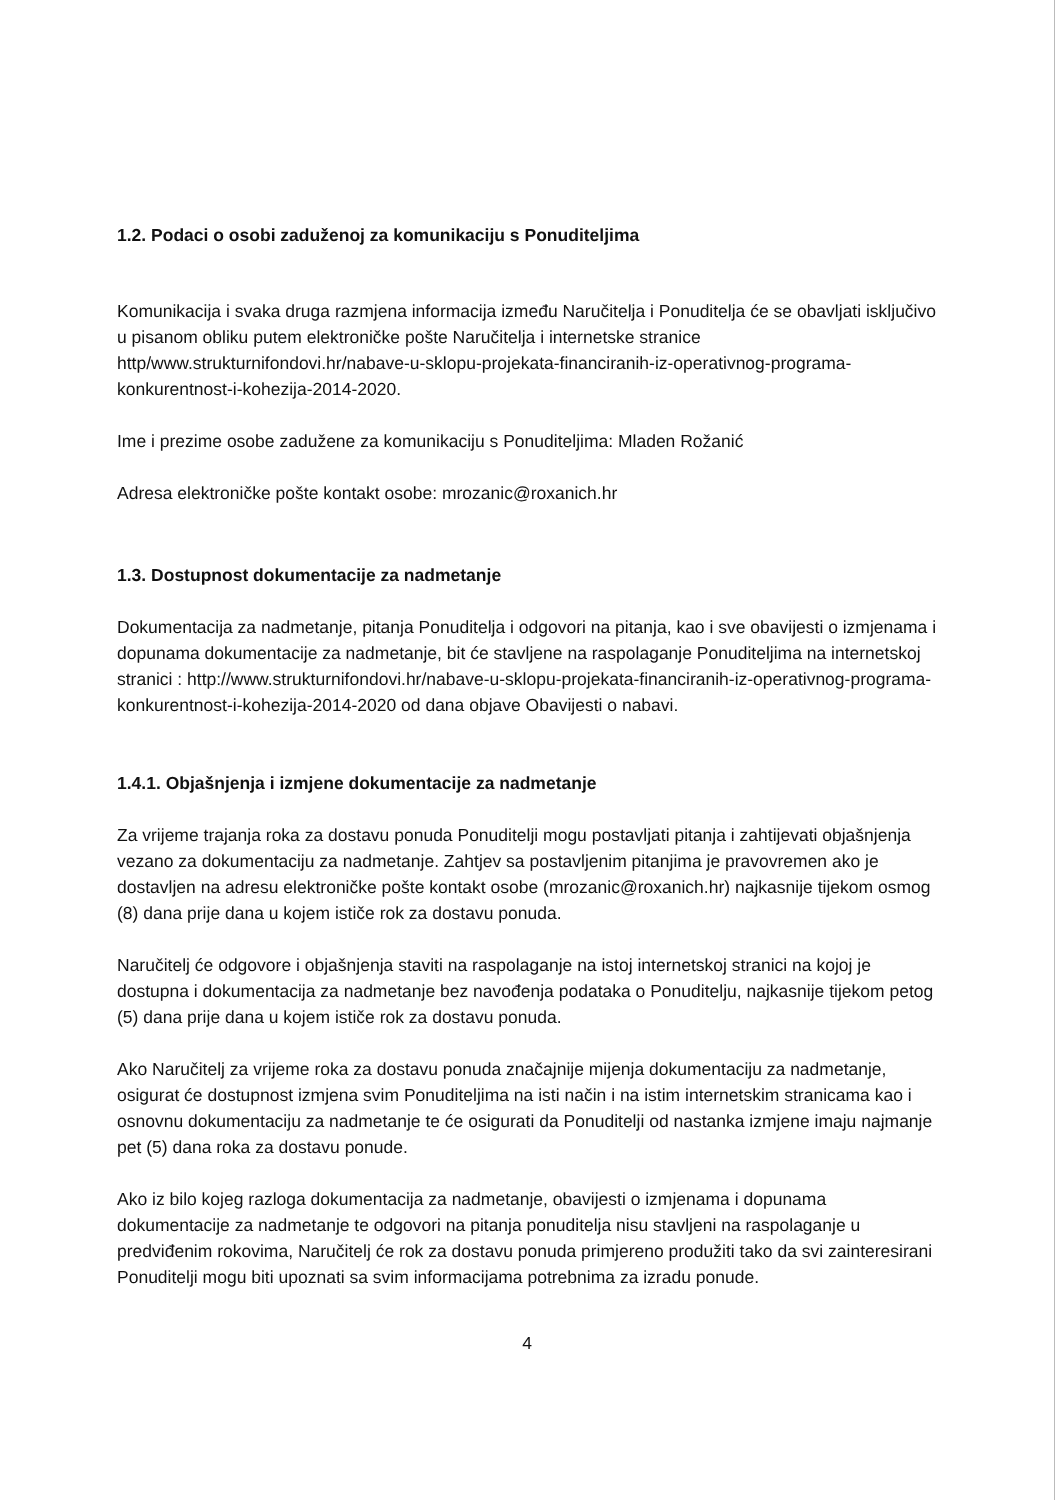1.2. Podaci o osobi zaduženoj za komunikaciju s Ponuditeljima
Komunikacija i svaka druga razmjena informacija između Naručitelja i Ponuditelja će se obavljati isključivo u pisanom obliku putem elektroničke pošte Naručitelja i internetske stranice http/www.strukturnifondovi.hr/nabave-u-sklopu-projekata-financiranih-iz-operativnog-programa-konkurentnost-i-kohezija-2014-2020.
Ime i prezime osobe zadužene za komunikaciju s Ponuditeljima: Mladen Rožanić
Adresa elektroničke pošte kontakt osobe: mrozanic@roxanich.hr
1.3. Dostupnost dokumentacije za nadmetanje
Dokumentacija za nadmetanje, pitanja Ponuditelja i odgovori na pitanja, kao i sve obavijesti o izmjenama i dopunama dokumentacije za nadmetanje, bit će stavljene na raspolaganje Ponuditeljima na internetskoj stranici : http://www.strukturnifondovi.hr/nabave-u-sklopu-projekata-financiranih-iz-operativnog-programa-konkurentnost-i-kohezija-2014-2020 od dana objave Obavijesti o nabavi.
1.4.1. Objašnjenja i izmjene dokumentacije za nadmetanje
Za vrijeme trajanja roka za dostavu ponuda Ponuditelji mogu postavljati pitanja i zahtijevati objašnjenja vezano za dokumentaciju za nadmetanje. Zahtjev sa postavljenim pitanjima je pravovremen ako je dostavljen na adresu elektroničke pošte kontakt osobe (mrozanic@roxanich.hr) najkasnije tijekom osmog (8) dana prije dana u kojem ističe rok za dostavu ponuda.
Naručitelj će odgovore i objašnjenja staviti na raspolaganje na istoj internetskoj stranici na kojoj je dostupna i dokumentacija za nadmetanje bez navođenja podataka o Ponuditelju, najkasnije tijekom petog (5) dana prije dana u kojem ističe rok za dostavu ponuda.
Ako Naručitelj za vrijeme roka za dostavu ponuda značajnije mijenja dokumentaciju za nadmetanje, osigurat će dostupnost izmjena svim Ponuditeljima na isti način i na istim internetskim stranicama kao i osnovnu dokumentaciju za nadmetanje te će osigurati da Ponuditelji od nastanka izmjene imaju najmanje pet (5) dana roka za dostavu ponude.
Ako iz bilo kojeg razloga dokumentacija za nadmetanje, obavijesti o izmjenama i dopunama dokumentacije za nadmetanje te odgovori na pitanja ponuditelja nisu stavljeni na raspolaganje u predviđenim rokovima, Naručitelj će rok za dostavu ponuda primjereno produžiti tako da svi zainteresirani Ponuditelji mogu biti upoznati sa svim informacijama potrebnima za izradu ponude.
4